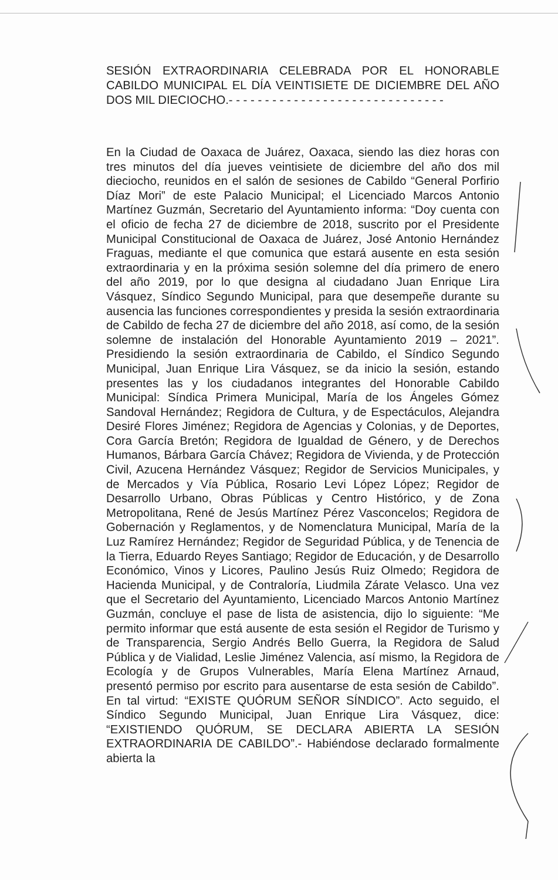SESIÓN EXTRAORDINARIA CELEBRADA POR EL HONORABLE CABILDO MUNICIPAL EL DÍA VEINTISIETE DE DICIEMBRE DEL AÑO DOS MIL DIECIOCHO.- - - - - - - - - - - - - - - - - - - - - - - - - - - - - -
En la Ciudad de Oaxaca de Juárez, Oaxaca, siendo las diez horas con tres minutos del día jueves veintisiete de diciembre del año dos mil dieciocho, reunidos en el salón de sesiones de Cabildo “General Porfirio Díaz Mori” de este Palacio Municipal; el Licenciado Marcos Antonio Martínez Guzmán, Secretario del Ayuntamiento informa: “Doy cuenta con el oficio de fecha 27 de diciembre de 2018, suscrito por el Presidente Municipal Constitucional de Oaxaca de Juárez, José Antonio Hernández Fraguas, mediante el que comunica que estará ausente en esta sesión extraordinaria y en la próxima sesión solemne del día primero de enero del año 2019, por lo que designa al ciudadano Juan Enrique Lira Vásquez, Síndico Segundo Municipal, para que desempeñe durante su ausencia las funciones correspondientes y presida la sesión extraordinaria de Cabildo de fecha 27 de diciembre del año 2018, así como, de la sesión solemne de instalación del Honorable Ayuntamiento 2019 – 2021”. Presidiendo la sesión extraordinaria de Cabildo, el Síndico Segundo Municipal, Juan Enrique Lira Vásquez, se da inicio la sesión, estando presentes las y los ciudadanos integrantes del Honorable Cabildo Municipal: Síndica Primera Municipal, María de los Ángeles Gómez Sandoval Hernández; Regidora de Cultura, y de Espectáculos, Alejandra Desiré Flores Jiménez; Regidora de Agencias y Colonias, y de Deportes, Cora García Bretón; Regidora de Igualdad de Género, y de Derechos Humanos, Bárbara García Chávez; Regidora de Vivienda, y de Protección Civil, Azucena Hernández Vásquez; Regidor de Servicios Municipales, y de Mercados y Vía Pública, Rosario Levi López López; Regidor de Desarrollo Urbano, Obras Públicas y Centro Histórico, y de Zona Metropolitana, René de Jesús Martínez Pérez Vasconcelos; Regidora de Gobernación y Reglamentos, y de Nomenclatura Municipal, María de la Luz Ramírez Hernández; Regidor de Seguridad Pública, y de Tenencia de la Tierra, Eduardo Reyes Santiago; Regidor de Educación, y de Desarrollo Económico, Vinos y Licores, Paulino Jesús Ruiz Olmedo; Regidora de Hacienda Municipal, y de Contraloría, Liudmila Zárate Velasco. Una vez que el Secretario del Ayuntamiento, Licenciado Marcos Antonio Martínez Guzmán, concluye el pase de lista de asistencia, dijo lo siguiente: “Me permito informar que está ausente de esta sesión el Regidor de Turismo y de Transparencia, Sergio Andrés Bello Guerra, la Regidora de Salud Pública y de Vialidad, Leslie Jiménez Valencia, así mismo, la Regidora de Ecología y de Grupos Vulnerables, María Elena Martínez Arnaud, presentó permiso por escrito para ausentarse de esta sesión de Cabildo”. En tal virtud: “EXISTE QUÓRUM SEÑOR SÍNDICO”. Acto seguido, el Síndico Segundo Municipal, Juan Enrique Lira Vásquez, dice: “EXISTIENDO QUÓRUM, SE DECLARA ABIERTA LA SESIÓN EXTRAORDINARIA DE CABILDO”.- Habiéndose declarado formalmente abierta la